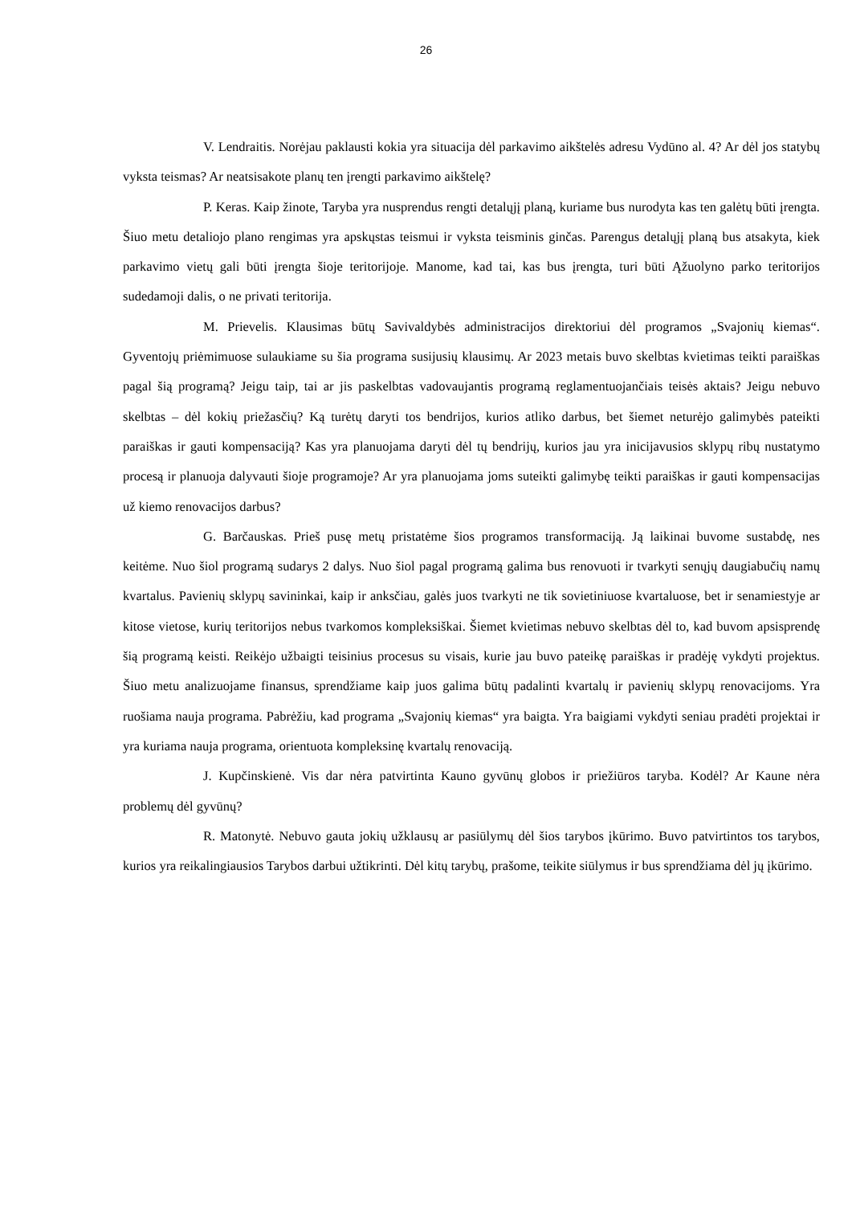26
V. Lendraitis. Norėjau paklausti kokia yra situacija dėl parkavimo aikštelės adresu Vydūno al. 4? Ar dėl jos statybų vyksta teismas? Ar neatsisakote planų ten įrengti parkavimo aikštelę?
P. Keras. Kaip žinote, Taryba yra nusprendus rengti detalųjį planą, kuriame bus nurodyta kas ten galėtų būti įrengta. Šiuo metu detaliojo plano rengimas yra apskųstas teismui ir vyksta teisminis ginčas. Parengus detalųjį planą bus atsakyta, kiek parkavimo vietų gali būti įrengta šioje teritorijoje. Manome, kad tai, kas bus įrengta, turi būti Ąžuolyno parko teritorijos sudedamoji dalis, o ne privati teritorija.
M. Prievelis. Klausimas būtų Savivaldybės administracijos direktoriui dėl programos „Svajonių kiemas“. Gyventojų priėmimuose sulaukiame su šia programa susijusių klausimų. Ar 2023 metais buvo skelbtas kvietimas teikti paraiškas pagal šią programą? Jeigu taip, tai ar jis paskelbtas vadovaujantis programą reglamentuojančiais teisės aktais? Jeigu nebuvo skelbtas – dėl kokių priežasčių? Ką turėtų daryti tos bendrijos, kurios atliko darbus, bet šiemet neturėjo galimybės pateikti paraiškas ir gauti kompensaciją? Kas yra planuojama daryti dėl tų bendrijų, kurios jau yra inicijavusios sklypų ribų nustatymo procesą ir planuoja dalyvauti šioje programoje? Ar yra planuojama joms suteikti galimybę teikti paraiškas ir gauti kompensacijas už kiemo renovacijos darbus?
G. Barčauskas. Prieš pusę metų pristatėme šios programos transformaciją. Ją laikinai buvome sustabdę, nes keitėme. Nuo šiol programą sudarys 2 dalys. Nuo šiol pagal programą galima bus renovuoti ir tvarkyti senųjų daugiabučių namų kvartalus. Pavienių sklypų savininkai, kaip ir anksčiau, galės juos tvarkyti ne tik sovietiniuose kvartaluose, bet ir senamiestyje ar kitose vietose, kurių teritorijos nebus tvarkomos kompleksiškai. Šiemet kvietimas nebuvo skelbtas dėl to, kad buvom apsisprendę šią programą keisti. Reikėjo užbaigti teisinius procesus su visais, kurie jau buvo pateikę paraiškas ir pradėję vykdyti projektus. Šiuo metu analizuojame finansus, sprendžiame kaip juos galima būtų padalinti kvartalų ir pavienių sklypų renovacijoms. Yra ruošiama nauja programa. Pabrėžiu, kad programa „Svajonių kiemas“ yra baigta. Yra baigiami vykdyti seniau pradėti projektai ir yra kuriama nauja programa, orientuota kompleksinę kvartalų renovaciją.
J. Kupčinskienė. Vis dar nėra patvirtinta Kauno gyvūnų globos ir priežiūros taryba. Kodėl? Ar Kaune nėra problemų dėl gyvūnų?
R. Matonytė. Nebuvo gauta jokių užklausų ar pasiūlymų dėl šios tarybos įkūrimo. Buvo patvirtintos tos tarybos, kurios yra reikalingiausios Tarybos darbui užtikrinti. Dėl kitų tarybų, prašome, teikite siūlymus ir bus sprendžiama dėl jų įkūrimo.